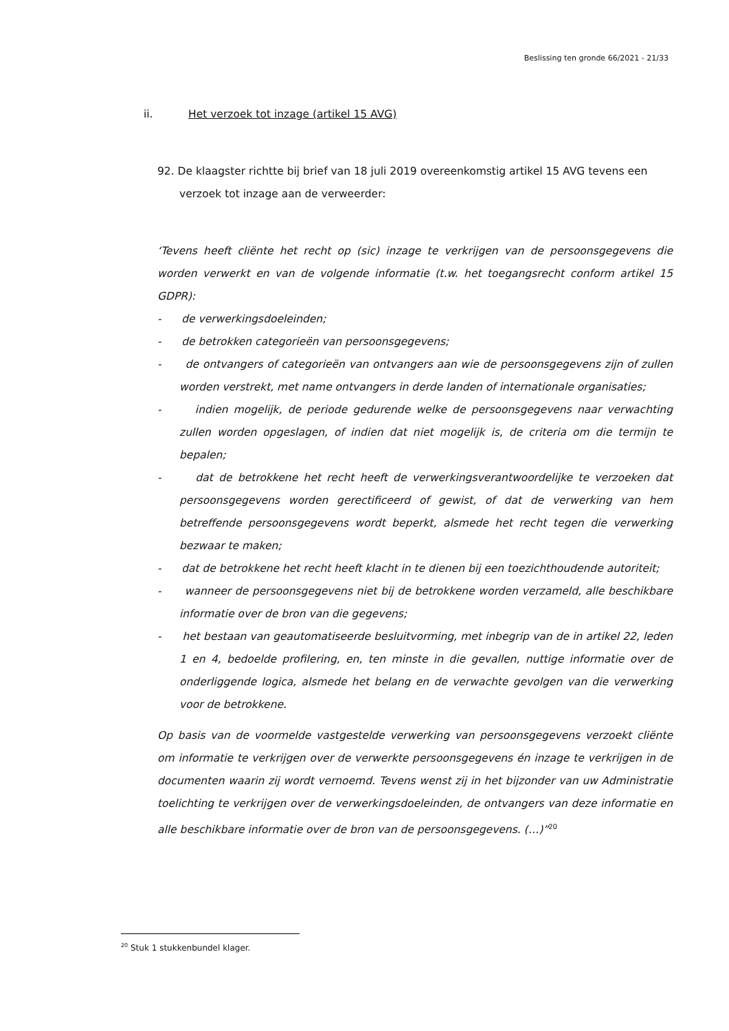Beslissing ten gronde 66/2021 - 21/33
ii. Het verzoek tot inzage (artikel 15 AVG)
92. De klaagster richtte bij brief van 18 juli 2019 overeenkomstig artikel 15 AVG tevens een verzoek tot inzage aan de verweerder:
‘Tevens heeft cliënte het recht op (sic) inzage te verkrijgen van de persoonsgegevens die worden verwerkt en van de volgende informatie (t.w. het toegangsrecht conform artikel 15 GDPR):
- de verwerkingsdoeleinden;
- de betrokken categorieën van persoonsgegevens;
- de ontvangers of categorieën van ontvangers aan wie de persoonsgegevens zijn of zullen worden verstrekt, met name ontvangers in derde landen of internationale organisaties;
- indien mogelijk, de periode gedurende welke de persoonsgegevens naar verwachting zullen worden opgeslagen, of indien dat niet mogelijk is, de criteria om die termijn te bepalen;
- dat de betrokkene het recht heeft de verwerkingsverantwoordelijke te verzoeken dat persoonsgegevens worden gerectificeerd of gewist, of dat de verwerking van hem betreffende persoonsgegevens wordt beperkt, alsmede het recht tegen die verwerking bezwaar te maken;
- dat de betrokkene het recht heeft klacht in te dienen bij een toezichthoudende autoriteit;
- wanneer de persoonsgegevens niet bij de betrokkene worden verzameld, alle beschikbare informatie over de bron van die gegevens;
- het bestaan van geautomatiseerde besluitvorming, met inbegrip van de in artikel 22, leden 1 en 4, bedoelde profilering, en, ten minste in die gevallen, nuttige informatie over de onderliggende logica, alsmede het belang en de verwachte gevolgen van die verwerking voor de betrokkene.
Op basis van de voormelde vastgestelde verwerking van persoonsgegevens verzoekt cliënte om informatie te verkrijgen over de verwerkte persoonsgegevens én inzage te verkrijgen in de documenten waarin zij wordt vernoemd. Tevens wenst zij in het bijzonder van uw Administratie toelichting te verkrijgen over de verwerkingsdoeleinden, de ontvangers van deze informatie en alle beschikbare informatie over de bron van de persoonsgegevens. (…)”<sup>20</sup>
<sup>20</sup> Stuk 1 stukkenbundel klager.